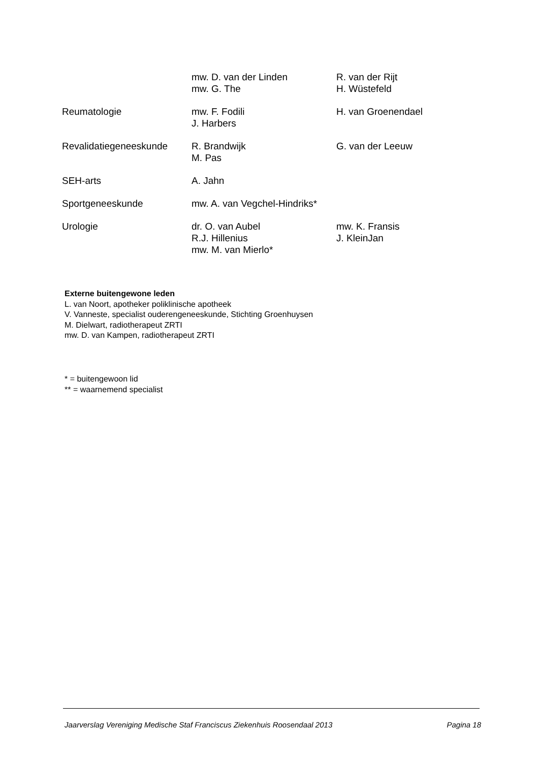| | mw. D. van der Linden mw. G. The | R. van der Rijt H. Wüstefeld |
| Reumatologie | mw. F. Fodili J. Harbers | H. van Groenendael |
| Revalidatiegeneeskunde | R. Brandwijk M. Pas | G. van der Leeuw |
| SEH-arts | A. Jahn | |
| Sportgeneeskunde | mw. A. van Vegchel-Hindriks* | |
| Urologie | dr. O. van Aubel R.J. Hillenius mw. M. van Mierlo* | mw. K. Fransis J. KleinJan |
Externe buitengewone leden
L. van Noort, apotheker poliklinische apotheek
V. Vanneste, specialist ouderengeneeskunde, Stichting Groenhuysen
M. Dielwart, radiotherapeut ZRTI
mw. D. van Kampen, radiotherapeut ZRTI
* = buitengewoon lid
** = waarnemend specialist
Jaarverslag Vereniging Medische Staf Franciscus Ziekenhuis Roosendaal 2013 Pagina 18